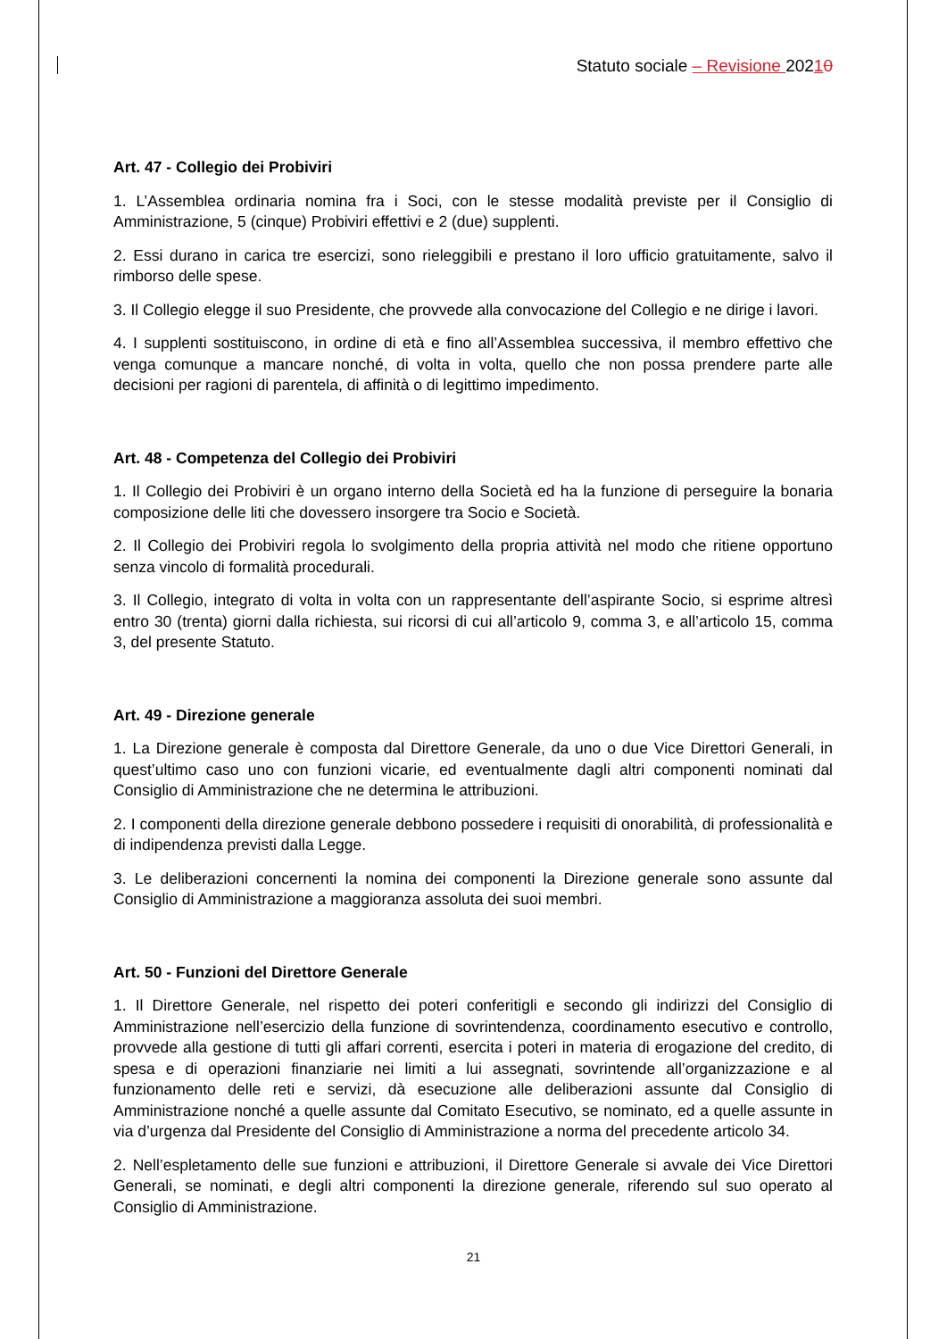Statuto sociale – Revisione 20210
Art. 47 - Collegio dei Probiviri
1. L’Assemblea ordinaria nomina fra i Soci, con le stesse modalità previste per il Consiglio di Amministrazione, 5 (cinque) Probiviri effettivi e 2 (due) supplenti.
2. Essi durano in carica tre esercizi, sono rieleggibili e prestano il loro ufficio gratuitamente, salvo il rimborso delle spese.
3. Il Collegio elegge il suo Presidente, che provvede alla convocazione del Collegio e ne dirige i lavori.
4. I supplenti sostituiscono, in ordine di età e fino all’Assemblea successiva, il membro effettivo che venga comunque a mancare nonché, di volta in volta, quello che non possa prendere parte alle decisioni per ragioni di parentela, di affinità o di legittimo impedimento.
Art. 48 - Competenza del Collegio dei Probiviri
1. Il Collegio dei Probiviri è un organo interno della Società ed ha la funzione di perseguire la bonaria composizione delle liti che dovessero insorgere tra Socio e Società.
2. Il Collegio dei Probiviri regola lo svolgimento della propria attività nel modo che ritiene opportuno senza vincolo di formalità procedurali.
3. Il Collegio, integrato di volta in volta con un rappresentante dell’aspirante Socio, si esprime altresì entro 30 (trenta) giorni dalla richiesta, sui ricorsi di cui all’articolo 9, comma 3, e all’articolo 15, comma 3, del presente Statuto.
Art. 49 - Direzione generale
1. La Direzione generale è composta dal Direttore Generale, da uno o due Vice Direttori Generali, in quest’ultimo caso uno con funzioni vicarie, ed eventualmente dagli altri componenti nominati dal Consiglio di Amministrazione che ne determina le attribuzioni.
2. I componenti della direzione generale debbono possedere i requisiti di onorabilità, di professionalità e di indipendenza previsti dalla Legge.
3. Le deliberazioni concernenti la nomina dei componenti la Direzione generale sono assunte dal Consiglio di Amministrazione a maggioranza assoluta dei suoi membri.
Art. 50 - Funzioni del Direttore Generale
1. Il Direttore Generale, nel rispetto dei poteri conferitigli e secondo gli indirizzi del Consiglio di Amministrazione nell’esercizio della funzione di sovrintendenza, coordinamento esecutivo e controllo, provvede alla gestione di tutti gli affari correnti, esercita i poteri in materia di erogazione del credito, di spesa e di operazioni finanziarie nei limiti a lui assegnati, sovrintende all’organizzazione e al funzionamento delle reti e servizi, dà esecuzione alle deliberazioni assunte dal Consiglio di Amministrazione nonché a quelle assunte dal Comitato Esecutivo, se nominato, ed a quelle assunte in via d’urgenza dal Presidente del Consiglio di Amministrazione a norma del precedente articolo 34.
2. Nell’espletamento delle sue funzioni e attribuzioni, il Direttore Generale si avvale dei Vice Direttori Generali, se nominati, e degli altri componenti la direzione generale, riferendo sul suo operato al Consiglio di Amministrazione.
21